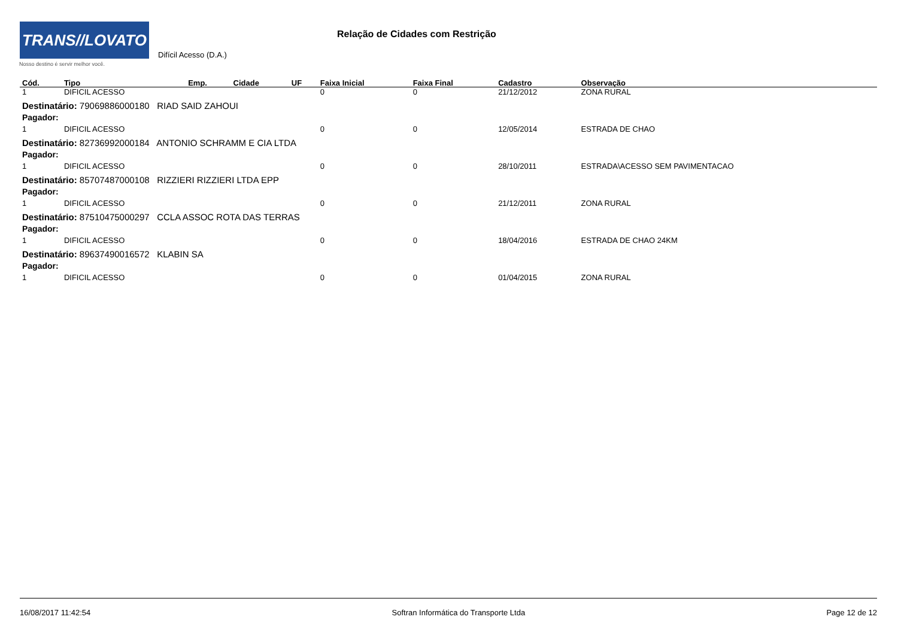TRANS//LOVATO
Nosso destino é servir melhor você.
Relação de Cidades com Restrição
Difícil Acesso (D.A.)
| Cód. | Tipo | Emp. | Cidade | UF | Faixa Inicial | Faixa Final | Cadastro | Observação |
| --- | --- | --- | --- | --- | --- | --- | --- | --- |
| 1 | DIFICIL ACESSO | | | | 0 | 0 | 21/12/2012 | ZONA RURAL |
| Destinatário: 79069886000180 RIAD SAID ZAHOUI | | | | | | | | |
| Pagador: | | | | | | | | |
| 1 | DIFICIL ACESSO | | | | 0 | 0 | 12/05/2014 | ESTRADA DE CHAO |
| Destinatário: 82736992000184 ANTONIO SCHRAMM E CIA LTDA | | | | | | | | |
| Pagador: | | | | | | | | |
| 1 | DIFICIL ACESSO | | | | 0 | 0 | 28/10/2011 | ESTRADA\ACESSO SEM PAVIMENTACAO |
| Destinatário: 85707487000108 RIZZIERI RIZZIERI LTDA EPP | | | | | | | | |
| Pagador: | | | | | | | | |
| 1 | DIFICIL ACESSO | | | | 0 | 0 | 21/12/2011 | ZONA RURAL |
| Destinatário: 87510475000297 CCLA ASSOC ROTA DAS TERRAS | | | | | | | | |
| Pagador: | | | | | | | | |
| 1 | DIFICIL ACESSO | | | | 0 | 0 | 18/04/2016 | ESTRADA DE CHAO 24KM |
| Destinatário: 89637490016572 KLABIN SA | | | | | | | | |
| Pagador: | | | | | | | | |
| 1 | DIFICIL ACESSO | | | | 0 | 0 | 01/04/2015 | ZONA RURAL |
16/08/2017 11:42:54 Softran Informática do Transporte Ltda Page 12 de 12